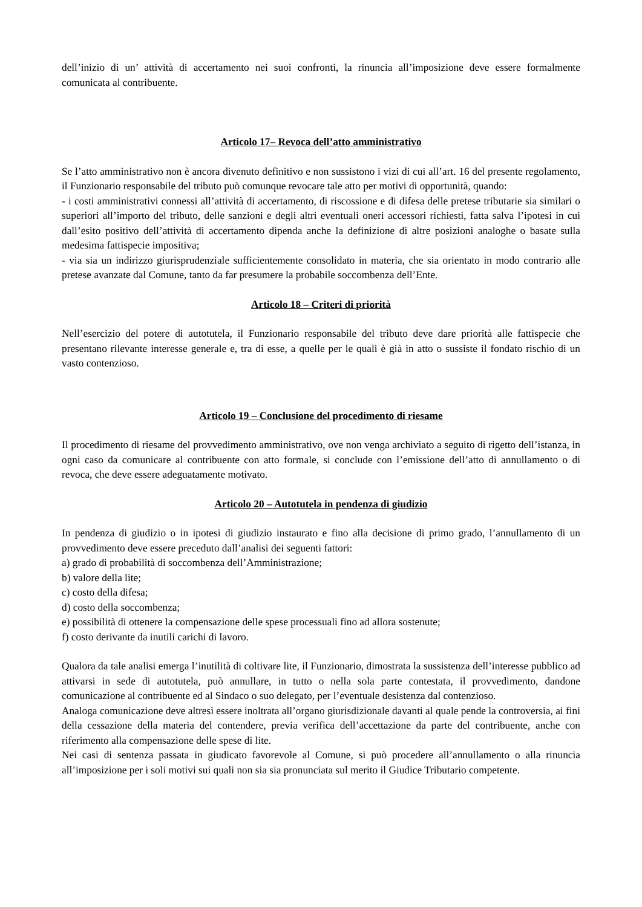dell’inizio di un’ attività di accertamento nei suoi confronti, la rinuncia all’imposizione deve essere formalmente comunicata al contribuente.
Articolo 17– Revoca dell’atto amministrativo
Se l’atto amministrativo non è ancora divenuto definitivo e non sussistono i vizi di cui all’art. 16 del presente regolamento, il Funzionario responsabile del tributo può comunque revocare tale atto per motivi di opportunità, quando:
- i costi amministrativi connessi all’attività di accertamento, di riscossione e di difesa delle pretese tributarie sia similari o superiori all’importo del tributo, delle sanzioni e degli altri eventuali oneri accessori richiesti, fatta salva l’ipotesi in cui dall’esito positivo dell’attività di accertamento dipenda anche la definizione di altre posizioni analoghe o basate sulla medesima fattispecie impositiva;
- via sia un indirizzo giurisprudenziale sufficientemente consolidato in materia, che sia orientato in modo contrario alle pretese avanzate dal Comune, tanto da far presumere la probabile soccombenza dell’Ente.
Articolo 18 – Criteri di priorità
Nell’esercizio del potere di autotutela, il Funzionario responsabile del tributo deve dare priorità alle fattispecie che presentano rilevante interesse generale e, tra di esse, a quelle per le quali è già in atto o sussiste il fondato rischio di un vasto contenzioso.
Articolo 19 – Conclusione del procedimento di riesame
Il procedimento di riesame del provvedimento amministrativo, ove non venga archiviato a seguito di rigetto dell’istanza, in ogni caso da comunicare al contribuente con atto formale, si conclude con l’emissione dell’atto di annullamento o di revoca, che deve essere adeguatamente motivato.
Articolo 20 – Autotutela in pendenza di giudizio
In pendenza di giudizio o in ipotesi di giudizio instaurato e fino alla decisione di primo grado, l’annullamento di un provvedimento deve essere preceduto dall’analisi dei seguenti fattori:
a) grado di probabilità di soccombenza dell’Amministrazione;
b) valore della lite;
c) costo della difesa;
d) costo della soccombenza;
e) possibilità di ottenere la compensazione delle spese processuali fino ad allora sostenute;
f) costo derivante da inutili carichi di lavoro.
Qualora da tale analisi emerga l’inutilità di coltivare lite, il Funzionario, dimostrata la sussistenza dell’interesse pubblico ad attivarsi in sede di autotutela, può annullare, in tutto o nella sola parte contestata, il provvedimento, dandone comunicazione al contribuente ed al Sindaco o suo delegato, per l’eventuale desistenza dal contenzioso.
Analoga comunicazione deve altresì essere inoltrata all’organo giurisdizionale davanti al quale pende la controversia, ai fini della cessazione della materia del contendere, previa verifica dell’accettazione da parte del contribuente, anche con riferimento alla compensazione delle spese di lite.
Nei casi di sentenza passata in giudicato favorevole al Comune, si può procedere all’annullamento o alla rinuncia all’imposizione per i soli motivi sui quali non sia sia pronunciata sul merito il Giudice Tributario competente.